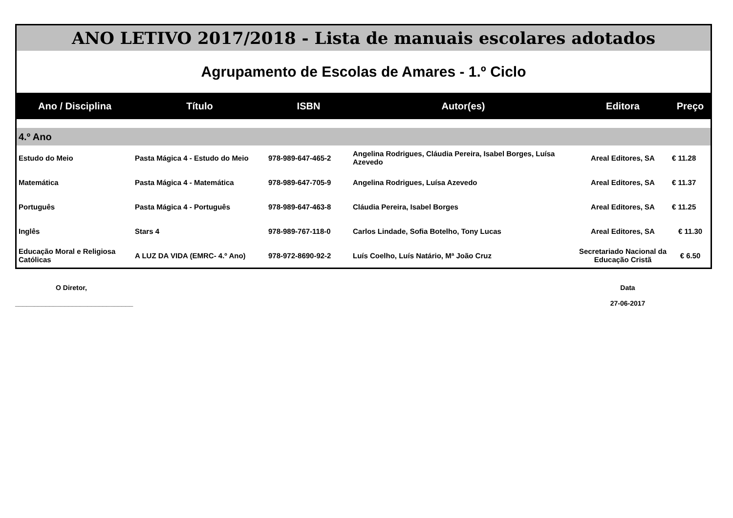| ANO LETIVO 2017/2018 - Lista de manuais escolares adotados | | | | | |
| Agrupamento de Escolas de Amares - 1.º Ciclo | | | | | |
| Ano / Disciplina | Título | ISBN | Autor(es) | Editora | Preço |
| 4.º Ano | | | | | |
| Estudo do Meio | Pasta Mágica 4 - Estudo do Meio | 978-989-647-465-2 | Angelina Rodrigues, Cláudia Pereira, Isabel Borges, Luísa Azevedo | Areal Editores, SA | € 11.28 |
| Matemática | Pasta Mágica 4 - Matemática | 978-989-647-705-9 | Angelina Rodrigues, Luísa Azevedo | Areal Editores, SA | € 11.37 |
| Português | Pasta Mágica 4 - Português | 978-989-647-463-8 | Cláudia Pereira, Isabel Borges | Areal Editores, SA | € 11.25 |
| Inglês | Stars 4 | 978-989-767-118-0 | Carlos Lindade, Sofia Botelho, Tony Lucas | Areal Editores, SA | € 11.30 |
| Educação Moral e Religiosa Católicas | A LUZ DA VIDA (EMRC- 4.º Ano) | 978-972-8690-92-2 | Luís Coelho, Luís Natário, Mª João Cruz | Secretariado Nacional da Educação Cristã | € 6.50 |
O Diretor,
_______________________________
Data
27-06-2017